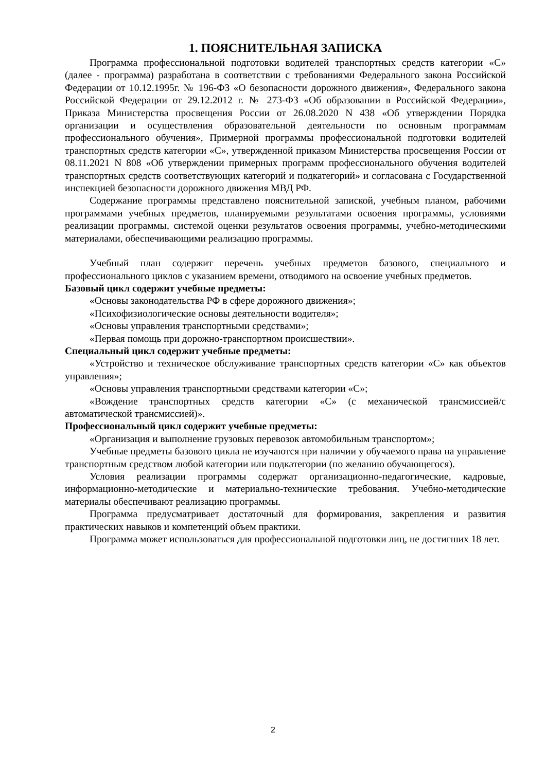1. ПОЯСНИТЕЛЬНАЯ ЗАПИСКА
Программа профессиональной подготовки водителей транспортных средств категории «С» (далее - программа) разработана в соответствии с требованиями Федерального закона Российской Федерации от 10.12.1995г. № 196-ФЗ «О безопасности дорожного движения», Федерального закона Российской Федерации от 29.12.2012 г. № 273-ФЗ «Об образовании в Российской Федерации», Приказа Министерства просвещения России от 26.08.2020 N 438 «Об утверждении Порядка организации и осуществления образовательной деятельности по основным программам профессионального обучения», Примерной программы профессиональной подготовки водителей транспортных средств категории «С», утвержденной приказом Министерства просвещения России от 08.11.2021 N 808 «Об утверждении примерных программ профессионального обучения водителей транспортных средств соответствующих категорий и подкатегорий» и согласована с Государственной инспекцией безопасности дорожного движения МВД РФ.
Содержание программы представлено пояснительной запиской, учебным планом, рабочими программами учебных предметов, планируемыми результатами освоения программы, условиями реализации программы, системой оценки результатов освоения программы, учебно-методическими материалами, обеспечивающими реализацию программы.
Учебный план содержит перечень учебных предметов базового, специального и профессионального циклов с указанием времени, отводимого на освоение учебных предметов.
Базовый цикл содержит учебные предметы:
«Основы законодательства РФ в сфере дорожного движения»;
«Психофизиологические основы деятельности водителя»;
«Основы управления транспортными средствами»;
«Первая помощь при дорожно-транспортном происшествии».
Специальный цикл содержит учебные предметы:
«Устройство и техническое обслуживание транспортных средств категории «С» как объектов управления»;
«Основы управления транспортными средствами категории «С»;
«Вождение транспортных средств категории «С» (с механической трансмиссией/с автоматической трансмиссией)».
Профессиональный цикл содержит учебные предметы:
«Организация и выполнение грузовых перевозок автомобильным транспортом»;
Учебные предметы базового цикла не изучаются при наличии у обучаемого права на управление транспортным средством любой категории или подкатегории (по желанию обучающегося).
Условия реализации программы содержат организационно-педагогические, кадровые, информационно-методические и материально-технические требования. Учебно-методические материалы обеспечивают реализацию программы.
Программа предусматривает достаточный для формирования, закрепления и развития практических навыков и компетенций объем практики.
Программа может использоваться для профессиональной подготовки лиц, не достигших 18 лет.
2